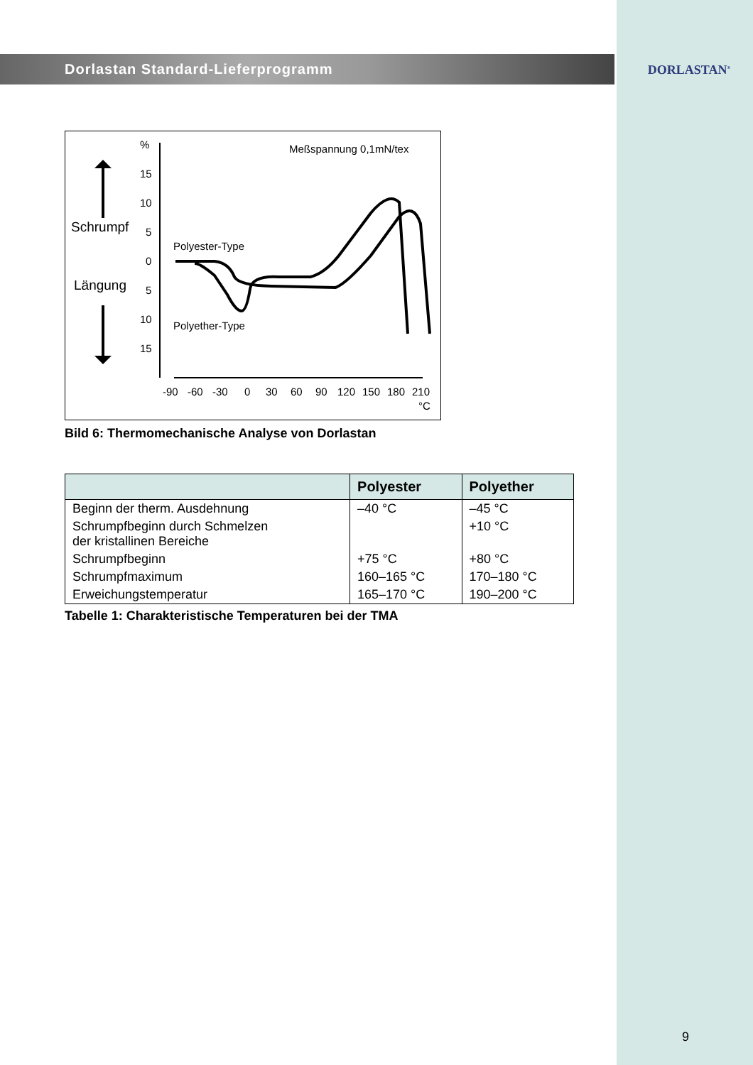DORLASTAN<sup>®</sup>
Dorlastan Standard-Lieferprogramm
%
Meßspannung 0,1mN/tex
Schrumpf
Längung
15
10
5
0
5
10
15
Polyester-Type
Polyether-Type
-90
-60
-30
0
30
60
90
120
150
180
210
°C
Bild 6: Thermomechanische Analyse von Dorlastan
| | Polyester | Polyether |
| --- | --- | --- |
| Beginn der therm. Ausdehnung | –40 °C | –45 °C |
| Schrumpfbeginn durch Schmelzen der kristallinen Bereiche | | +10 °C |
| Schrumpfbeginn | +75 °C | +80 °C |
| Schrumpfmaximum | 160–165 °C | 170–180 °C |
| Erweichungstemperatur | 165–170 °C | 190–200 °C |
Tabelle 1: Charakteristische Temperaturen bei der TMA
9